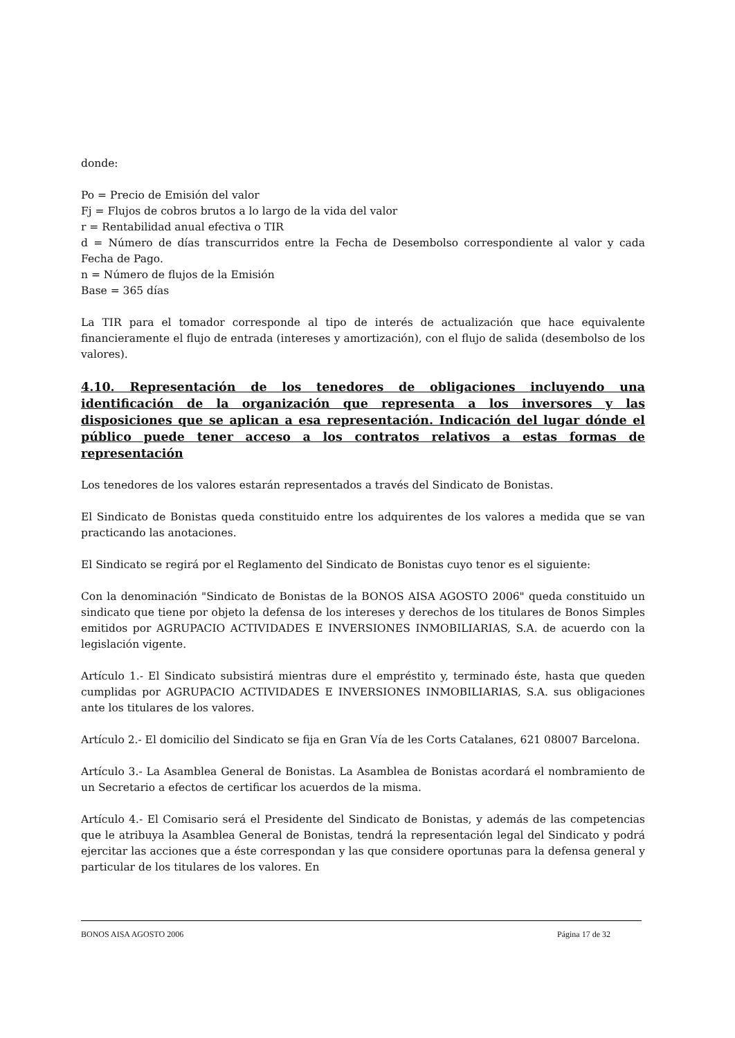donde:
Po = Precio de Emisión del valor
Fj = Flujos de cobros brutos a lo largo de la vida del valor
r = Rentabilidad anual efectiva o TIR
d = Número de días transcurridos entre la Fecha de Desembolso correspondiente al valor y cada Fecha de Pago.
n = Número de flujos de la Emisión
Base = 365 días
La TIR para el tomador corresponde al tipo de interés de actualización que hace equivalente financieramente el flujo de entrada (intereses y amortización), con el flujo de salida (desembolso de los valores).
4.10. Representación de los tenedores de obligaciones incluyendo una identificación de la organización que representa a los inversores y las disposiciones que se aplican a esa representación. Indicación del lugar dónde el público puede tener acceso a los contratos relativos a estas formas de representación
Los tenedores de los valores estarán representados a través del Sindicato de Bonistas.
El Sindicato de Bonistas queda constituido entre los adquirentes de los valores a medida que se van practicando las anotaciones.
El Sindicato se regirá por el Reglamento del Sindicato de Bonistas cuyo tenor es el siguiente:
Con la denominación "Sindicato de Bonistas de la BONOS AISA AGOSTO 2006" queda constituido un sindicato que tiene por objeto la defensa de los intereses y derechos de los titulares de Bonos Simples emitidos por AGRUPACIO ACTIVIDADES E INVERSIONES INMOBILIARIAS, S.A. de acuerdo con la legislación vigente.
Artículo 1.- El Sindicato subsistirá mientras dure el empréstito y, terminado éste, hasta que queden cumplidas por AGRUPACIO ACTIVIDADES E INVERSIONES INMOBILIARIAS, S.A. sus obligaciones ante los titulares de los valores.
Artículo 2.- El domicilio del Sindicato se fija en Gran Vía de les Corts Catalanes, 621 08007 Barcelona.
Artículo 3.- La Asamblea General de Bonistas. La Asamblea de Bonistas acordará el nombramiento de un Secretario a efectos de certificar los acuerdos de la misma.
Artículo 4.- El Comisario será el Presidente del Sindicato de Bonistas, y además de las competencias que le atribuya la Asamblea General de Bonistas, tendrá la representación legal del Sindicato y podrá ejercitar las acciones que a éste correspondan y las que considere oportunas para la defensa general y particular de los titulares de los valores. En
BONOS AISA AGOSTO 2006 Página 17 de 32